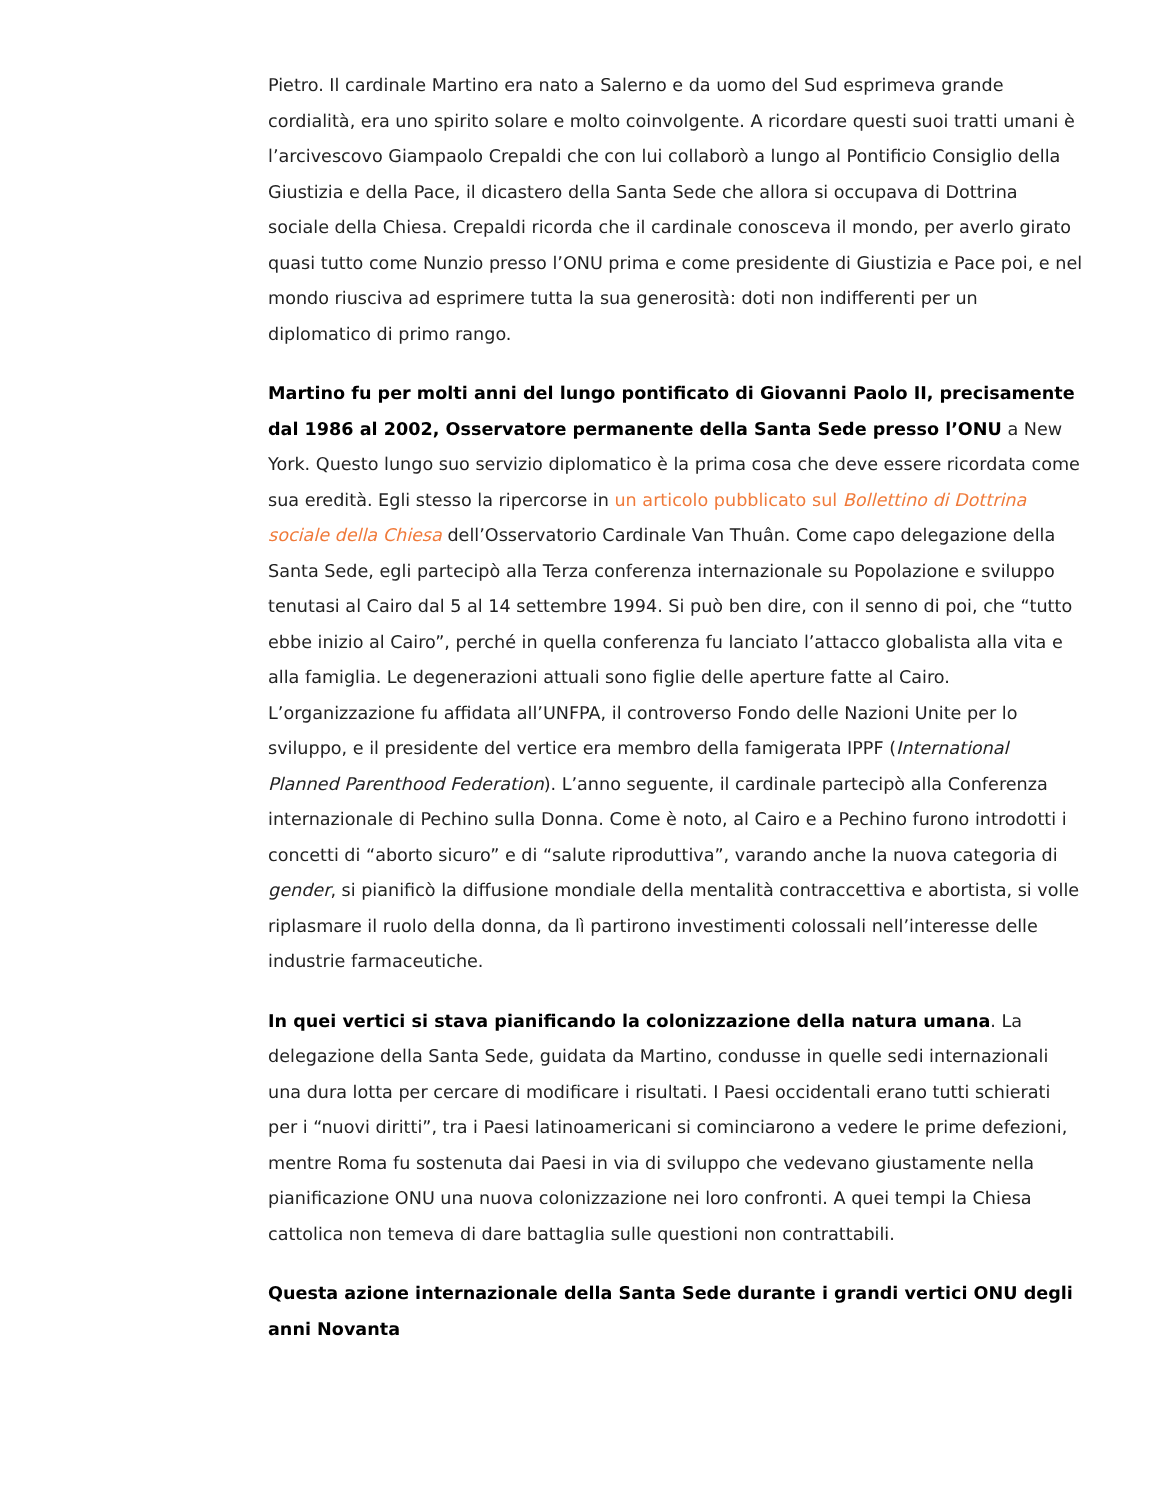Pietro. Il cardinale Martino era nato a Salerno e da uomo del Sud esprimeva grande cordialità, era uno spirito solare e molto coinvolgente. A ricordare questi suoi tratti umani è l’arcivescovo Giampaolo Crepaldi che con lui collaborò a lungo al Pontificio Consiglio della Giustizia e della Pace, il dicastero della Santa Sede che allora si occupava di Dottrina sociale della Chiesa. Crepaldi ricorda che il cardinale conosceva il mondo, per averlo girato quasi tutto come Nunzio presso l’ONU prima e come presidente di Giustizia e Pace poi, e nel mondo riusciva ad esprimere tutta la sua generosità: doti non indifferenti per un diplomatico di primo rango.
Martino fu per molti anni del lungo pontificato di Giovanni Paolo II, precisamente dal 1986 al 2002, Osservatore permanente della Santa Sede presso l’ONU a New York. Questo lungo suo servizio diplomatico è la prima cosa che deve essere ricordata come sua eredità. Egli stesso la ripercorse in un articolo pubblicato sul Bollettino di Dottrina sociale della Chiesa dell’Osservatorio Cardinale Van Thuân. Come capo delegazione della Santa Sede, egli partecipò alla Terza conferenza internazionale su Popolazione e sviluppo tenutasi al Cairo dal 5 al 14 settembre 1994. Si può ben dire, con il senno di poi, che “tutto ebbe inizio al Cairo”, perché in quella conferenza fu lanciato l’attacco globalista alla vita e alla famiglia. Le degenerazioni attuali sono figlie delle aperture fatte al Cairo. L’organizzazione fu affidata all’UNFPA, il controverso Fondo delle Nazioni Unite per lo sviluppo, e il presidente del vertice era membro della famigerata IPPF (International Planned Parenthood Federation). L’anno seguente, il cardinale partecipò alla Conferenza internazionale di Pechino sulla Donna. Come è noto, al Cairo e a Pechino furono introdotti i concetti di “aborto sicuro” e di “salute riproduttiva”, varando anche la nuova categoria di gender, si pianificò la diffusione mondiale della mentalità contraccettiva e abortista, si volle riplasmare il ruolo della donna, da lì partirono investimenti colossali nell’interesse delle industrie farmaceutiche.
In quei vertici si stava pianificando la colonizzazione della natura umana. La delegazione della Santa Sede, guidata da Martino, condusse in quelle sedi internazionali una dura lotta per cercare di modificare i risultati. I Paesi occidentali erano tutti schierati per i “nuovi diritti”, tra i Paesi latinoamericani si cominciarono a vedere le prime defezioni, mentre Roma fu sostenuta dai Paesi in via di sviluppo che vedevano giustamente nella pianificazione ONU una nuova colonizzazione nei loro confronti. A quei tempi la Chiesa cattolica non temeva di dare battaglia sulle questioni non contrattabili.
Questa azione internazionale della Santa Sede durante i grandi vertici ONU degli anni Novanta